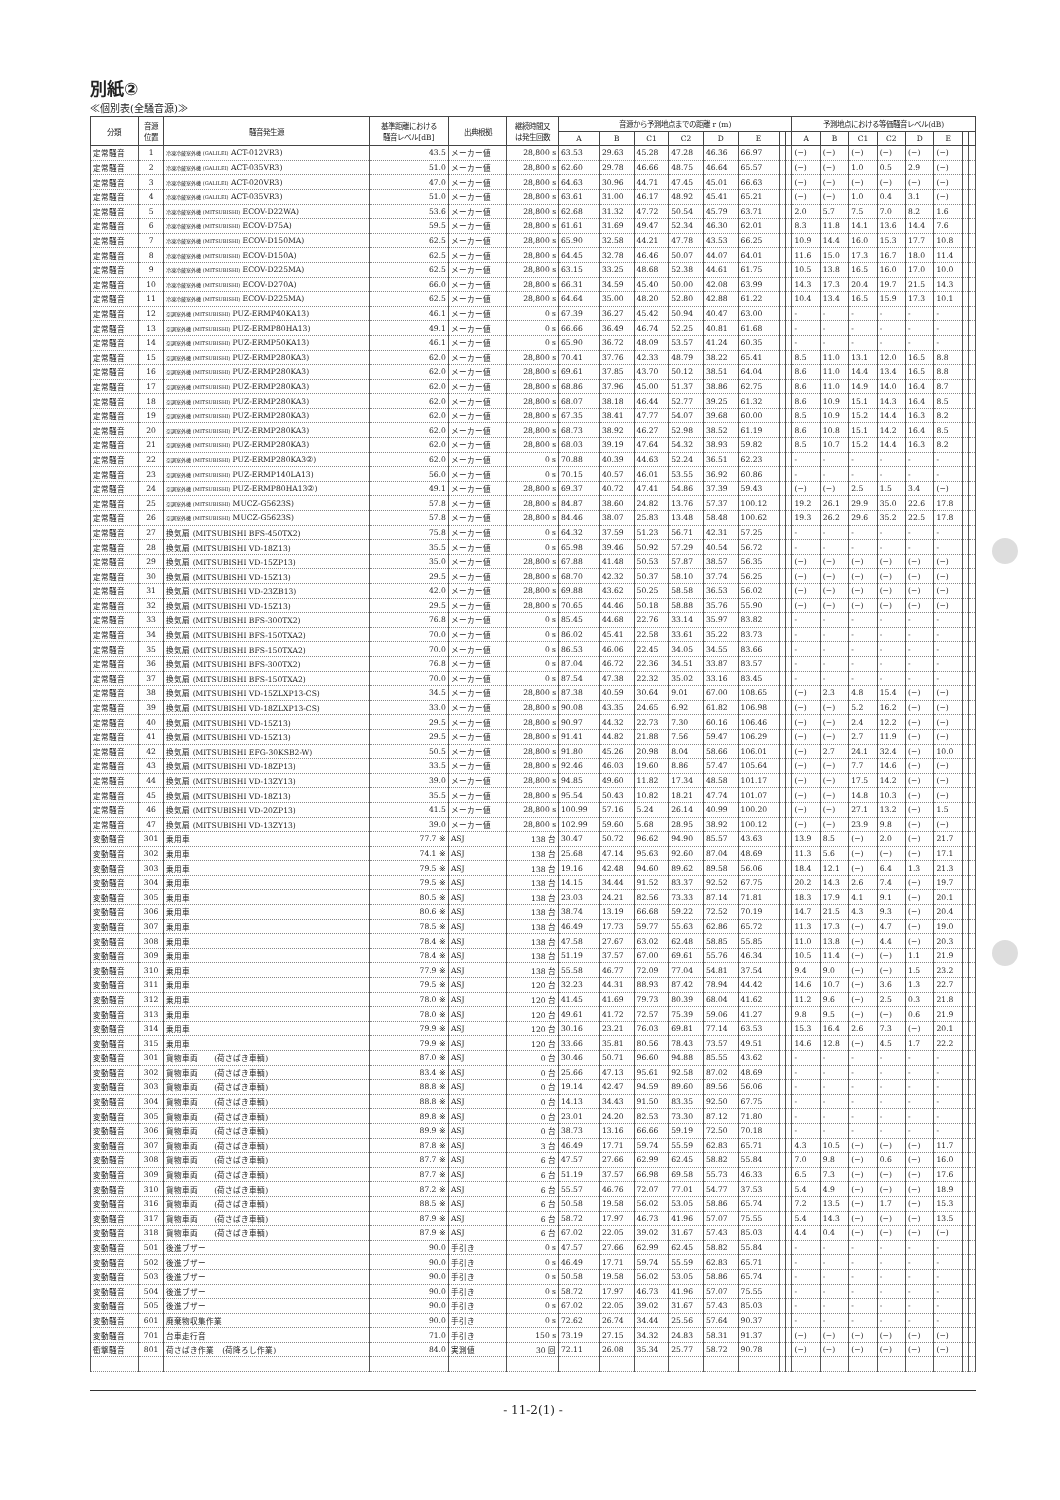別紙②
≪個別表(全騒音源)≫
| 分類 | 音源 位置 | 騒音発生源 | 基準距離における 騒音レベル[dB] | 出典根拠 | 継続時間又 は発生回数 | 音源から予測地点までの距離 r (m) | | | | | | | | 予測地点における等価騒音レベル(dB) | | | | | | | |
| --- | --- | --- | --- | --- | --- | --- | --- | --- | --- | --- | --- | --- | --- | --- | --- | --- | --- | --- | --- | --- | --- |
| | | | | | | A | B | C1 | C2 | D | E | | | A | B | C1 | C2 | D | E | | |
| 定常騒音 | 1 | 冷凍冷蔵室外機 (GALILEI) ACT-012VR3) | 43.5 | メーカー値 | 28,800 s | 63.53 | 29.63 | 45.28 | 47.28 | 46.36 | 66.97 | | | (−) | (−) | (−) | (−) | (−) | (−) | | |
| 定常騒音 | 2 | 冷凍冷蔵室外機 (GALILEI) ACT-035VR3) | 51.0 | メーカー値 | 28,800 s | 62.60 | 29.78 | 46.66 | 48.75 | 46.64 | 65.57 | | | (−) | (−) | 1.0 | 0.5 | 2.9 | (−) | | |
| 定常騒音 | 3 | 冷凍冷蔵室外機 (GALILEI) ACT-020VR3) | 47.0 | メーカー値 | 28,800 s | 64.63 | 30.96 | 44.71 | 47.45 | 45.01 | 66.63 | | | (−) | (−) | (−) | (−) | (−) | (−) | | |
| 定常騒音 | 4 | 冷凍冷蔵室外機 (GALILEI) ACT-035VR3) | 51.0 | メーカー値 | 28,800 s | 63.61 | 31.00 | 46.17 | 48.92 | 45.41 | 65.21 | | | (−) | (−) | 1.0 | 0.4 | 3.1 | (−) | | |
| 定常騒音 | 5 | 冷凍冷蔵室外機 (MITSUBISHI) ECOV-D22WA) | 53.6 | メーカー値 | 28,800 s | 62.68 | 31.32 | 47.72 | 50.54 | 45.79 | 63.71 | | | 2.0 | 5.7 | 7.5 | 7.0 | 8.2 | 1.6 | | |
| 定常騒音 | 6 | 冷凍冷蔵室外機 (MITSUBISHI) ECOV-D75A) | 59.5 | メーカー値 | 28,800 s | 61.61 | 31.69 | 49.47 | 52.34 | 46.30 | 62.01 | | | 8.3 | 11.8 | 14.1 | 13.6 | 14.4 | 7.6 | | |
| 定常騒音 | 7 | 冷凍冷蔵室外機 (MITSUBISHI) ECOV-D150MA) | 62.5 | メーカー値 | 28,800 s | 65.90 | 32.58 | 44.21 | 47.78 | 43.53 | 66.25 | | | 10.9 | 14.4 | 16.0 | 15.3 | 17.7 | 10.8 | | |
| 定常騒音 | 8 | 冷凍冷蔵室外機 (MITSUBISHI) ECOV-D150A) | 62.5 | メーカー値 | 28,800 s | 64.45 | 32.78 | 46.46 | 50.07 | 44.07 | 64.01 | | | 11.6 | 15.0 | 17.3 | 16.7 | 18.0 | 11.4 | | |
| 定常騒音 | 9 | 冷凍冷蔵室外機 (MITSUBISHI) ECOV-D225MA) | 62.5 | メーカー値 | 28,800 s | 63.15 | 33.25 | 48.68 | 52.38 | 44.61 | 61.75 | | | 10.5 | 13.8 | 16.5 | 16.0 | 17.0 | 10.0 | | |
| 定常騒音 | 10 | 冷凍冷蔵室外機 (MITSUBISHI) ECOV-D270A) | 66.0 | メーカー値 | 28,800 s | 66.31 | 34.59 | 45.40 | 50.00 | 42.08 | 63.99 | | | 14.3 | 17.3 | 20.4 | 19.7 | 21.5 | 14.3 | | |
| 定常騒音 | 11 | 冷凍冷蔵室外機 (MITSUBISHI) ECOV-D225MA) | 62.5 | メーカー値 | 28,800 s | 64.64 | 35.00 | 48.20 | 52.80 | 42.88 | 61.22 | | | 10.4 | 13.4 | 16.5 | 15.9 | 17.3 | 10.1 | | |
| 定常騒音 | 12 | 空調室外機 (MITSUBISHI) PUZ-ERMP40KA13) | 46.1 | メーカー値 | 0 s | 67.39 | 36.27 | 45.42 | 50.94 | 40.47 | 63.00 | | | - | - | - | - | - | - | | |
| 定常騒音 | 13 | 空調室外機 (MITSUBISHI) PUZ-ERMP80HA13) | 49.1 | メーカー値 | 0 s | 66.66 | 36.49 | 46.74 | 52.25 | 40.81 | 61.68 | | | - | - | - | - | - | - | | |
| 定常騒音 | 14 | 空調室外機 (MITSUBISHI) PUZ-ERMP50KA13) | 46.1 | メーカー値 | 0 s | 65.90 | 36.72 | 48.09 | 53.57 | 41.24 | 60.35 | | | - | - | - | - | - | - | | |
| 定常騒音 | 15 | 空調室外機 (MITSUBISHI) PUZ-ERMP280KA3) | 62.0 | メーカー値 | 28,800 s | 70.41 | 37.76 | 42.33 | 48.79 | 38.22 | 65.41 | | | 8.5 | 11.0 | 13.1 | 12.0 | 16.5 | 8.8 | | |
| 定常騒音 | 16 | 空調室外機 (MITSUBISHI) PUZ-ERMP280KA3) | 62.0 | メーカー値 | 28,800 s | 69.61 | 37.85 | 43.70 | 50.12 | 38.51 | 64.04 | | | 8.6 | 11.0 | 14.4 | 13.4 | 16.5 | 8.8 | | |
| 定常騒音 | 17 | 空調室外機 (MITSUBISHI) PUZ-ERMP280KA3) | 62.0 | メーカー値 | 28,800 s | 68.86 | 37.96 | 45.00 | 51.37 | 38.86 | 62.75 | | | 8.6 | 11.0 | 14.9 | 14.0 | 16.4 | 8.7 | | |
| 定常騒音 | 18 | 空調室外機 (MITSUBISHI) PUZ-ERMP280KA3) | 62.0 | メーカー値 | 28,800 s | 68.07 | 38.18 | 46.44 | 52.77 | 39.25 | 61.32 | | | 8.6 | 10.9 | 15.1 | 14.3 | 16.4 | 8.5 | | |
| 定常騒音 | 19 | 空調室外機 (MITSUBISHI) PUZ-ERMP280KA3) | 62.0 | メーカー値 | 28,800 s | 67.35 | 38.41 | 47.77 | 54.07 | 39.68 | 60.00 | | | 8.5 | 10.9 | 15.2 | 14.4 | 16.3 | 8.2 | | |
| 定常騒音 | 20 | 空調室外機 (MITSUBISHI) PUZ-ERMP280KA3) | 62.0 | メーカー値 | 28,800 s | 68.73 | 38.92 | 46.27 | 52.98 | 38.52 | 61.19 | | | 8.6 | 10.8 | 15.1 | 14.2 | 16.4 | 8.5 | | |
| 定常騒音 | 21 | 空調室外機 (MITSUBISHI) PUZ-ERMP280KA3) | 62.0 | メーカー値 | 28,800 s | 68.03 | 39.19 | 47.64 | 54.32 | 38.93 | 59.82 | | | 8.5 | 10.7 | 15.2 | 14.4 | 16.3 | 8.2 | | |
| 定常騒音 | 22 | 空調室外機 (MITSUBISHI) PUZ-ERMP280KA3②) | 62.0 | メーカー値 | 0 s | 70.88 | 40.39 | 44.63 | 52.24 | 36.51 | 62.23 | | | - | - | - | - | - | - | | |
| 定常騒音 | 23 | 空調室外機 (MITSUBISHI) PUZ-ERMP140LA13) | 56.0 | メーカー値 | 0 s | 70.15 | 40.57 | 46.01 | 53.55 | 36.92 | 60.86 | | | - | - | - | - | - | - | | |
| 定常騒音 | 24 | 空調室外機 (MITSUBISHI) PUZ-ERMP80HA13②) | 49.1 | メーカー値 | 28,800 s | 69.37 | 40.72 | 47.41 | 54.86 | 37.39 | 59.43 | | | (−) | (−) | 2.5 | 1.5 | 3.4 | (−) | | |
| 定常騒音 | 25 | 空調室外機 (MITSUBISHI) MUCZ-G5623S) | 57.8 | メーカー値 | 28,800 s | 84.87 | 38.60 | 24.82 | 13.76 | 57.37 | 100.12 | | | 19.2 | 26.1 | 29.9 | 35.0 | 22.6 | 17.8 | | |
| 定常騒音 | 26 | 空調室外機 (MITSUBISHI) MUCZ-G5623S) | 57.8 | メーカー値 | 28,800 s | 84.46 | 38.07 | 25.83 | 13.48 | 58.48 | 100.62 | | | 19.3 | 26.2 | 29.6 | 35.2 | 22.5 | 17.8 | | |
| 定常騒音 | 27 | 換気扇 (MITSUBISHI BFS-450TX2) | 75.8 | メーカー値 | 0 s | 64.32 | 37.59 | 51.23 | 56.71 | 42.31 | 57.25 | | | - | - | - | - | - | - | | |
| 定常騒音 | 28 | 換気扇 (MITSUBISHI VD-18Z13) | 35.5 | メーカー値 | 0 s | 65.98 | 39.46 | 50.92 | 57.29 | 40.54 | 56.72 | | | - | - | - | - | - | - | | |
| 定常騒音 | 29 | 換気扇 (MITSUBISHI VD-15ZP13) | 35.0 | メーカー値 | 28,800 s | 67.88 | 41.48 | 50.53 | 57.87 | 38.57 | 56.35 | | | (−) | (−) | (−) | (−) | (−) | (−) | | |
| 定常騒音 | 30 | 換気扇 (MITSUBISHI VD-15Z13) | 29.5 | メーカー値 | 28,800 s | 68.70 | 42.32 | 50.37 | 58.10 | 37.74 | 56.25 | | | (−) | (−) | (−) | (−) | (−) | (−) | | |
| 定常騒音 | 31 | 換気扇 (MITSUBISHI VD-23ZB13) | 42.0 | メーカー値 | 28,800 s | 69.88 | 43.62 | 50.25 | 58.58 | 36.53 | 56.02 | | | (−) | (−) | (−) | (−) | (−) | (−) | | |
| 定常騒音 | 32 | 換気扇 (MITSUBISHI VD-15Z13) | 29.5 | メーカー値 | 28,800 s | 70.65 | 44.46 | 50.18 | 58.88 | 35.76 | 55.90 | | | (−) | (−) | (−) | (−) | (−) | (−) | | |
| 定常騒音 | 33 | 換気扇 (MITSUBISHI BFS-300TX2) | 76.8 | メーカー値 | 0 s | 85.45 | 44.68 | 22.76 | 33.14 | 35.97 | 83.82 | | | - | - | - | - | - | - | | |
| 定常騒音 | 34 | 換気扇 (MITSUBISHI BFS-150TXA2) | 70.0 | メーカー値 | 0 s | 86.02 | 45.41 | 22.58 | 33.61 | 35.22 | 83.73 | | | - | - | - | - | - | - | | |
| 定常騒音 | 35 | 換気扇 (MITSUBISHI BFS-150TXA2) | 70.0 | メーカー値 | 0 s | 86.53 | 46.06 | 22.45 | 34.05 | 34.55 | 83.66 | | | - | - | - | - | - | - | | |
| 定常騒音 | 36 | 換気扇 (MITSUBISHI BFS-300TX2) | 76.8 | メーカー値 | 0 s | 87.04 | 46.72 | 22.36 | 34.51 | 33.87 | 83.57 | | | - | - | - | - | - | - | | |
| 定常騒音 | 37 | 換気扇 (MITSUBISHI BFS-150TXA2) | 70.0 | メーカー値 | 0 s | 87.54 | 47.38 | 22.32 | 35.02 | 33.16 | 83.45 | | | - | - | - | - | - | - | | |
| 定常騒音 | 38 | 換気扇 (MITSUBISHI VD-15ZLXP13-CS) | 34.5 | メーカー値 | 28,800 s | 87.38 | 40.59 | 30.64 | 9.01 | 67.00 | 108.65 | | | (−) | 2.3 | 4.8 | 15.4 | (−) | (−) | | |
| 定常騒音 | 39 | 換気扇 (MITSUBISHI VD-18ZLXP13-CS) | 33.0 | メーカー値 | 28,800 s | 90.08 | 43.35 | 24.65 | 6.92 | 61.82 | 106.98 | | | (−) | (−) | 5.2 | 16.2 | (−) | (−) | | |
| 定常騒音 | 40 | 換気扇 (MITSUBISHI VD-15Z13) | 29.5 | メーカー値 | 28,800 s | 90.97 | 44.32 | 22.73 | 7.30 | 60.16 | 106.46 | | | (−) | (−) | 2.4 | 12.2 | (−) | (−) | | |
| 定常騒音 | 41 | 換気扇 (MITSUBISHI VD-15Z13) | 29.5 | メーカー値 | 28,800 s | 91.41 | 44.82 | 21.88 | 7.56 | 59.47 | 106.29 | | | (−) | (−) | 2.7 | 11.9 | (−) | (−) | | |
| 定常騒音 | 42 | 換気扇 (MITSUBISHI EFG-30KSB2-W) | 50.5 | メーカー値 | 28,800 s | 91.80 | 45.26 | 20.98 | 8.04 | 58.66 | 106.01 | | | (−) | 2.7 | 24.1 | 32.4 | (−) | 10.0 | | |
| 定常騒音 | 43 | 換気扇 (MITSUBISHI VD-18ZP13) | 33.5 | メーカー値 | 28,800 s | 92.46 | 46.03 | 19.60 | 8.86 | 57.47 | 105.64 | | | (−) | (−) | 7.7 | 14.6 | (−) | (−) | | |
| 定常騒音 | 44 | 換気扇 (MITSUBISHI VD-13ZY13) | 39.0 | メーカー値 | 28,800 s | 94.85 | 49.60 | 11.82 | 17.34 | 48.58 | 101.17 | | | (−) | (−) | 17.5 | 14.2 | (−) | (−) | | |
| 定常騒音 | 45 | 換気扇 (MITSUBISHI VD-18Z13) | 35.5 | メーカー値 | 28,800 s | 95.54 | 50.43 | 10.82 | 18.21 | 47.74 | 101.07 | | | (−) | (−) | 14.8 | 10.3 | (−) | (−) | | |
| 定常騒音 | 46 | 換気扇 (MITSUBISHI VD-20ZP13) | 41.5 | メーカー値 | 28,800 s | 100.99 | 57.16 | 5.24 | 26.14 | 40.99 | 100.20 | | | (−) | (−) | 27.1 | 13.2 | (−) | 1.5 | | |
| 定常騒音 | 47 | 換気扇 (MITSUBISHI VD-13ZY13) | 39.0 | メーカー値 | 28,800 s | 102.99 | 59.60 | 5.68 | 28.95 | 38.92 | 100.12 | | | (−) | (−) | 23.9 | 9.8 | (−) | (−) | | |
| 変動騒音 | 301 | 乗用車 | 77.7 ※ | ASJ | 138 台 | 30.47 | 50.72 | 96.62 | 94.90 | 85.57 | 43.63 | | | 13.9 | 8.5 | (−) | 2.0 | (−) | 21.7 | | |
| 変動騒音 | 302 | 乗用車 | 74.1 ※ | ASJ | 138 台 | 25.68 | 47.14 | 95.63 | 92.60 | 87.04 | 48.69 | | | 11.3 | 5.6 | (−) | (−) | (−) | 17.1 | | |
| 変動騒音 | 303 | 乗用車 | 79.5 ※ | ASJ | 138 台 | 19.16 | 42.48 | 94.60 | 89.62 | 89.58 | 56.06 | | | 18.4 | 12.1 | (−) | 6.4 | 1.3 | 21.3 | | |
| 変動騒音 | 304 | 乗用車 | 79.5 ※ | ASJ | 138 台 | 14.15 | 34.44 | 91.52 | 83.37 | 92.52 | 67.75 | | | 20.2 | 14.3 | 2.6 | 7.4 | (−) | 19.7 | | |
| 変動騒音 | 305 | 乗用車 | 80.5 ※ | ASJ | 138 台 | 23.03 | 24.21 | 82.56 | 73.33 | 87.14 | 71.81 | | | 18.3 | 17.9 | 4.1 | 9.1 | (−) | 20.1 | | |
| 変動騒音 | 306 | 乗用車 | 80.6 ※ | ASJ | 138 台 | 38.74 | 13.19 | 66.68 | 59.22 | 72.52 | 70.19 | | | 14.7 | 21.5 | 4.3 | 9.3 | (−) | 20.4 | | |
| 変動騒音 | 307 | 乗用車 | 78.5 ※ | ASJ | 138 台 | 46.49 | 17.73 | 59.77 | 55.63 | 62.86 | 65.72 | | | 11.3 | 17.3 | (−) | 4.7 | (−) | 19.0 | | |
| 変動騒音 | 308 | 乗用車 | 78.4 ※ | ASJ | 138 台 | 47.58 | 27.67 | 63.02 | 62.48 | 58.85 | 55.85 | | | 11.0 | 13.8 | (−) | 4.4 | (−) | 20.3 | | |
| 変動騒音 | 309 | 乗用車 | 78.4 ※ | ASJ | 138 台 | 51.19 | 37.57 | 67.00 | 69.61 | 55.76 | 46.34 | | | 10.5 | 11.4 | (−) | (−) | 1.1 | 21.9 | | |
| 変動騒音 | 310 | 乗用車 | 77.9 ※ | ASJ | 138 台 | 55.58 | 46.77 | 72.09 | 77.04 | 54.81 | 37.54 | | | 9.4 | 9.0 | (−) | (−) | 1.5 | 23.2 | | |
| 変動騒音 | 311 | 乗用車 | 79.5 ※ | ASJ | 120 台 | 32.23 | 44.31 | 88.93 | 87.42 | 78.94 | 44.42 | | | 14.6 | 10.7 | (−) | 3.6 | 1.3 | 22.7 | | |
| 変動騒音 | 312 | 乗用車 | 78.0 ※ | ASJ | 120 台 | 41.45 | 41.69 | 79.73 | 80.39 | 68.04 | 41.62 | | | 11.2 | 9.6 | (−) | 2.5 | 0.3 | 21.8 | | |
| 変動騒音 | 313 | 乗用車 | 78.0 ※ | ASJ | 120 台 | 49.61 | 41.72 | 72.57 | 75.39 | 59.06 | 41.27 | | | 9.8 | 9.5 | (−) | (−) | 0.6 | 21.9 | | |
| 変動騒音 | 314 | 乗用車 | 79.9 ※ | ASJ | 120 台 | 30.16 | 23.21 | 76.03 | 69.81 | 77.14 | 63.53 | | | 15.3 | 16.4 | 2.6 | 7.3 | (−) | 20.1 | | |
| 変動騒音 | 315 | 乗用車 | 79.9 ※ | ASJ | 120 台 | 33.66 | 35.81 | 80.56 | 78.43 | 73.57 | 49.51 | | | 14.6 | 12.8 | (−) | 4.5 | 1.7 | 22.2 | | |
| 変動騒音 | 301 | 貨物車両 (荷さばき車輌) | 87.0 ※ | ASJ | 0 台 | 30.46 | 50.71 | 96.60 | 94.88 | 85.55 | 43.62 | | | - | - | - | - | - | - | | |
| 変動騒音 | 302 | 貨物車両 (荷さばき車輌) | 83.4 ※ | ASJ | 0 台 | 25.66 | 47.13 | 95.61 | 92.58 | 87.02 | 48.69 | | | - | - | - | - | - | - | | |
| 変動騒音 | 303 | 貨物車両 (荷さばき車輌) | 88.8 ※ | ASJ | 0 台 | 19.14 | 42.47 | 94.59 | 89.60 | 89.56 | 56.06 | | | - | - | - | - | - | - | | |
| 変動騒音 | 304 | 貨物車両 (荷さばき車輌) | 88.8 ※ | ASJ | 0 台 | 14.13 | 34.43 | 91.50 | 83.35 | 92.50 | 67.75 | | | - | - | - | - | - | - | | |
| 変動騒音 | 305 | 貨物車両 (荷さばき車輌) | 89.8 ※ | ASJ | 0 台 | 23.01 | 24.20 | 82.53 | 73.30 | 87.12 | 71.80 | | | - | - | - | - | - | - | | |
| 変動騒音 | 306 | 貨物車両 (荷さばき車輌) | 89.9 ※ | ASJ | 0 台 | 38.73 | 13.16 | 66.66 | 59.19 | 72.50 | 70.18 | | | - | - | - | - | - | - | | |
| 変動騒音 | 307 | 貨物車両 (荷さばき車輌) | 87.8 ※ | ASJ | 3 台 | 46.49 | 17.71 | 59.74 | 55.59 | 62.83 | 65.71 | | | 4.3 | 10.5 | (−) | (−) | (−) | 11.7 | | |
| 変動騒音 | 308 | 貨物車両 (荷さばき車輌) | 87.7 ※ | ASJ | 6 台 | 47.57 | 27.66 | 62.99 | 62.45 | 58.82 | 55.84 | | | 7.0 | 9.8 | (−) | 0.6 | (−) | 16.0 | | |
| 変動騒音 | 309 | 貨物車両 (荷さばき車輌) | 87.7 ※ | ASJ | 6 台 | 51.19 | 37.57 | 66.98 | 69.58 | 55.73 | 46.33 | | | 6.5 | 7.3 | (−) | (−) | (−) | 17.6 | | |
| 変動騒音 | 310 | 貨物車両 (荷さばき車輌) | 87.2 ※ | ASJ | 6 台 | 55.57 | 46.76 | 72.07 | 77.01 | 54.77 | 37.53 | | | 5.4 | 4.9 | (−) | (−) | (−) | 18.9 | | |
| 変動騒音 | 316 | 貨物車両 (荷さばき車輌) | 88.5 ※ | ASJ | 6 台 | 50.58 | 19.58 | 56.02 | 53.05 | 58.86 | 65.74 | | | 7.2 | 13.5 | (−) | 1.7 | (−) | 15.3 | | |
| 変動騒音 | 317 | 貨物車両 (荷さばき車輌) | 87.9 ※ | ASJ | 6 台 | 58.72 | 17.97 | 46.73 | 41.96 | 57.07 | 75.55 | | | 5.4 | 14.3 | (−) | (−) | (−) | 13.5 | | |
| 変動騒音 | 318 | 貨物車両 (荷さばき車輌) | 87.9 ※ | ASJ | 6 台 | 67.02 | 22.05 | 39.02 | 31.67 | 57.43 | 85.03 | | | 4.4 | 0.4 | (−) | (−) | (−) | (−) | | |
| 変動騒音 | 501 | 後進ブザー | 90.0 | 手引き | 0 s | 47.57 | 27.66 | 62.99 | 62.45 | 58.82 | 55.84 | | | - | - | - | - | - | - | | |
| 変動騒音 | 502 | 後進ブザー | 90.0 | 手引き | 0 s | 46.49 | 17.71 | 59.74 | 55.59 | 62.83 | 65.71 | | | - | - | - | - | - | - | | |
| 変動騒音 | 503 | 後進ブザー | 90.0 | 手引き | 0 s | 50.58 | 19.58 | 56.02 | 53.05 | 58.86 | 65.74 | | | - | - | - | - | - | - | | |
| 変動騒音 | 504 | 後進ブザー | 90.0 | 手引き | 0 s | 58.72 | 17.97 | 46.73 | 41.96 | 57.07 | 75.55 | | | - | - | - | - | - | - | | |
| 変動騒音 | 505 | 後進ブザー | 90.0 | 手引き | 0 s | 67.02 | 22.05 | 39.02 | 31.67 | 57.43 | 85.03 | | | - | - | - | - | - | - | | |
| 変動騒音 | 601 | 廃棄物収集作業 | 90.0 | 手引き | 0 s | 72.62 | 26.74 | 34.44 | 25.56 | 57.64 | 90.37 | | | - | - | - | - | - | - | | |
| 変動騒音 | 701 | 台車走行音 | 71.0 | 手引き | 150 s | 73.19 | 27.15 | 34.32 | 24.83 | 58.31 | 91.37 | | | (−) | (−) | (−) | (−) | (−) | (−) | | |
| 衝撃騒音 | 801 | 荷さばき作業 (荷降ろし作業) | 84.0 | 実測値 | 30 回 | 72.11 | 26.08 | 35.34 | 25.77 | 58.72 | 90.78 | | | (−) | (−) | (−) | (−) | (−) | (−) | | |
- 11-2(1) -